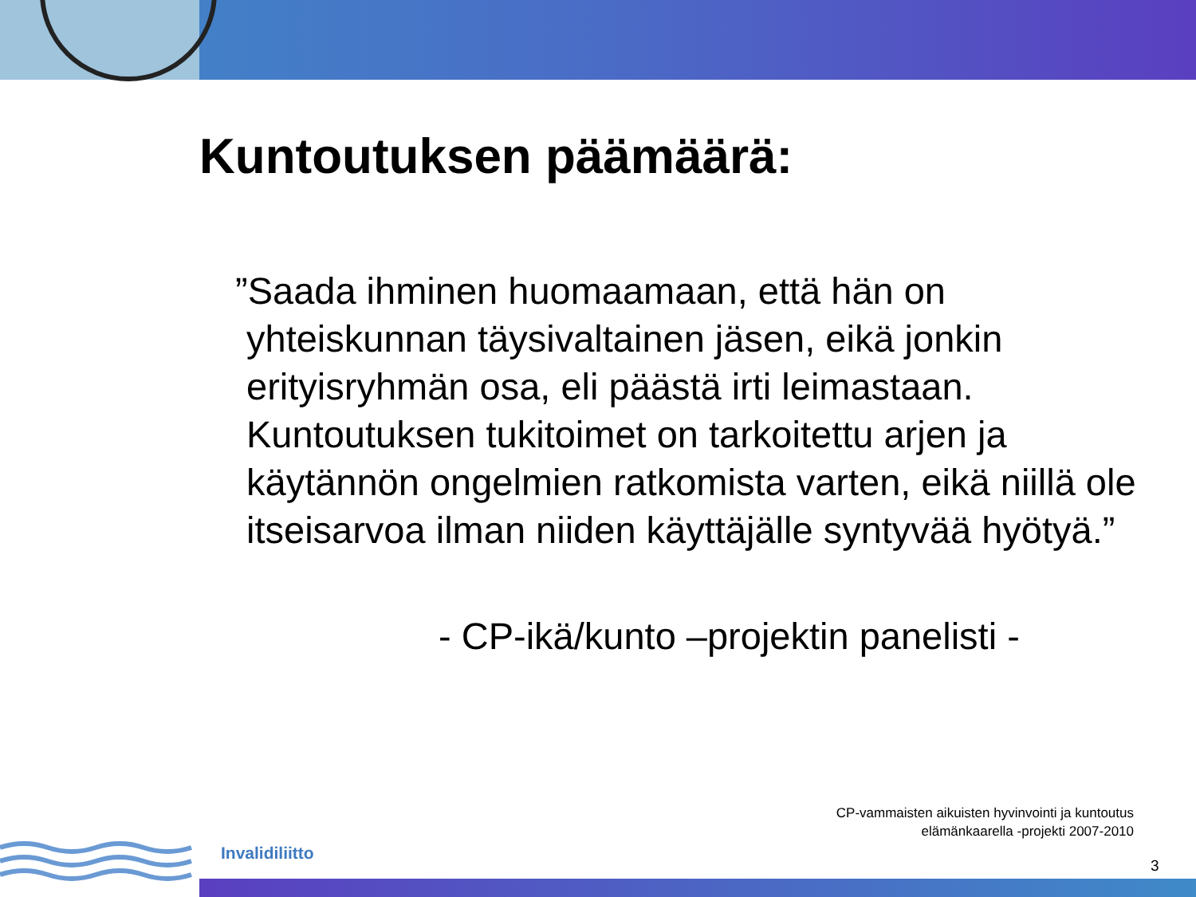Kuntoutuksen päämäärä:
”Saada ihminen huomaamaan, että hän on yhteiskunnan täysivaltainen jäsen, eikä jonkin erityisryhmän osa, eli päästä irti leimastaan. Kuntoutuksen tukitoimet on tarkoitettu arjen ja käytännön ongelmien ratkomista varten, eikä niillä ole itseisarvoa ilman niiden käyttäjälle syntyvää hyötyä.”
- CP-ikä/kunto –projektin panelisti -
CP-vammaisten aikuisten hyvinvointi ja kuntoutus
elämänkaarella -projekti 2007-2010
Invalidiliitto
3